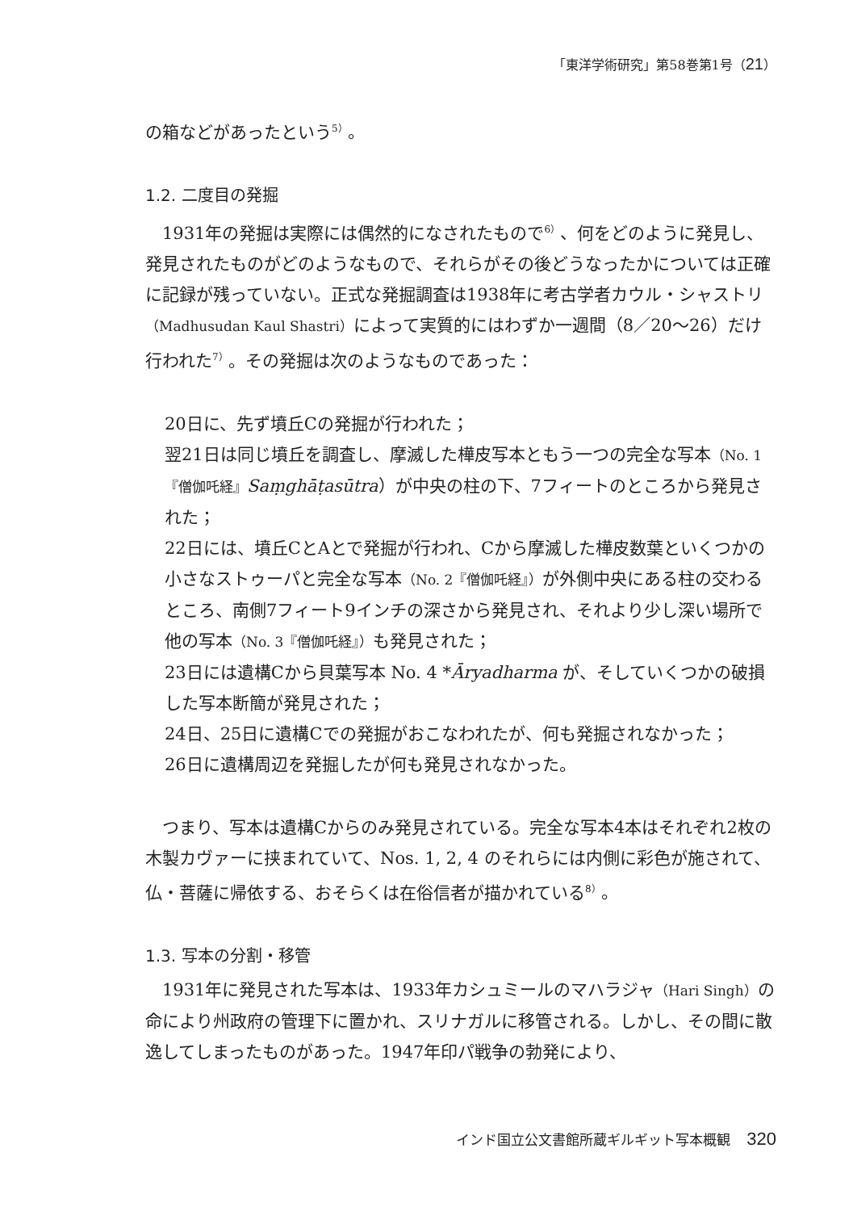「東洋学術研究」第58巻第1号（21）
の箱などがあったという<sup>5）</sup>。
1.2. 二度目の発掘
1931年の発掘は実際には偶然的になされたもので<sup>6）</sup>、何をどのように発見し、発見されたものがどのようなもので、それらがその後どうなったかについては正確に記録が残っていない。正式な発掘調査は1938年に考古学者カウル・シャストリ（Madhusudan Kaul Shastri）によって実質的にはわずか一週間（8／20～26）だけ行われた<sup>7）</sup>。その発掘は次のようなものであった：
20日に、先ず墳丘Cの発掘が行われた；
翌21日は同じ墳丘を調査し、摩滅した樺皮写本ともう一つの完全な写本（No. 1『僧伽吒経』Saṃghāṭasūtra）が中央の柱の下、7フィートのところから発見された；
22日には、墳丘CとAとで発掘が行われ、Cから摩滅した樺皮数葉といくつかの小さなストゥーパと完全な写本（No. 2『僧伽吒経』）が外側中央にある柱の交わるところ、南側7フィート9インチの深さから発見され、それより少し深い場所で他の写本（No. 3『僧伽吒経』）も発見された；
23日には遺構Cから貝葉写本 No. 4 *Āryadharma が、そしていくつかの破損した写本断簡が発見された；
24日、25日に遺構Cでの発掘がおこなわれたが、何も発掘されなかった；
26日に遺構周辺を発掘したが何も発見されなかった。
つまり、写本は遺構Cからのみ発見されている。完全な写本4本はそれぞれ2枚の木製カヴァーに挟まれていて、Nos. 1, 2, 4 のそれらには内側に彩色が施されて、仏・菩薩に帰依する、おそらくは在俗信者が描かれている<sup>8）</sup>。
1.3. 写本の分割・移管
1931年に発見された写本は、1933年カシュミールのマハラジャ（Hari Singh）の命により州政府の管理下に置かれ、スリナガルに移管される。しかし、その間に散逸してしまったものがあった。1947年印パ戦争の勃発により、
インド国立公文書館所蔵ギルギット写本概観 320